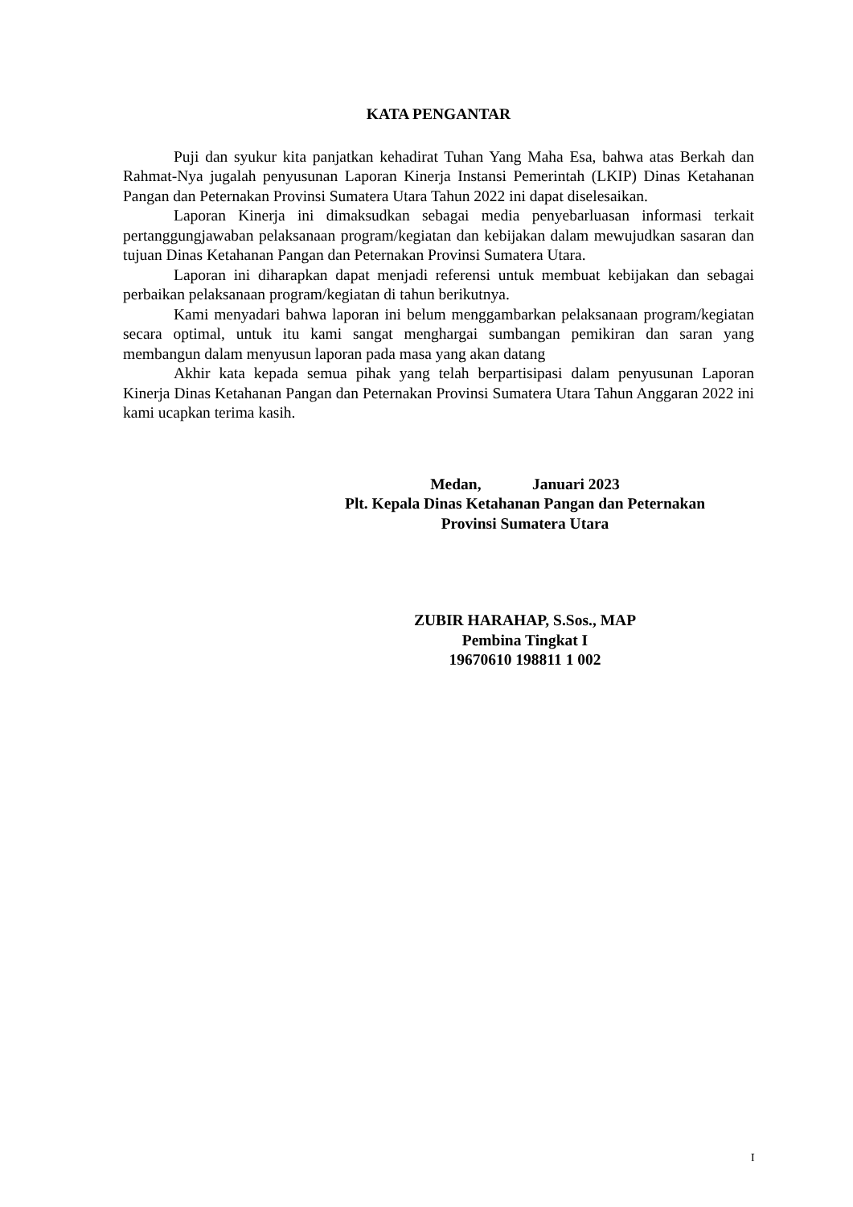KATA PENGANTAR
Puji dan syukur kita panjatkan kehadirat Tuhan Yang Maha Esa, bahwa atas Berkah dan Rahmat-Nya jugalah penyusunan Laporan Kinerja Instansi Pemerintah (LKIP) Dinas Ketahanan Pangan dan Peternakan Provinsi Sumatera Utara Tahun 2022 ini dapat diselesaikan.
Laporan Kinerja ini dimaksudkan sebagai media penyebarluasan informasi terkait pertanggungjawaban pelaksanaan program/kegiatan dan kebijakan dalam mewujudkan sasaran dan tujuan Dinas Ketahanan Pangan dan Peternakan Provinsi Sumatera Utara.
Laporan ini diharapkan dapat menjadi referensi untuk membuat kebijakan dan sebagai perbaikan pelaksanaan program/kegiatan di tahun berikutnya.
Kami menyadari bahwa laporan ini belum menggambarkan pelaksanaan program/kegiatan secara optimal, untuk itu kami sangat menghargai sumbangan pemikiran dan saran yang membangun dalam menyusun laporan pada masa yang akan datang
Akhir kata kepada semua pihak yang telah berpartisipasi dalam penyusunan Laporan Kinerja Dinas Ketahanan Pangan dan Peternakan Provinsi Sumatera Utara Tahun Anggaran 2022 ini kami ucapkan terima kasih.
Medan, Januari 2023
Plt. Kepala Dinas Ketahanan Pangan dan Peternakan
Provinsi Sumatera Utara
ZUBIR HARAHAP, S.Sos., MAP
Pembina Tingkat I
19670610 198811 1 002
I